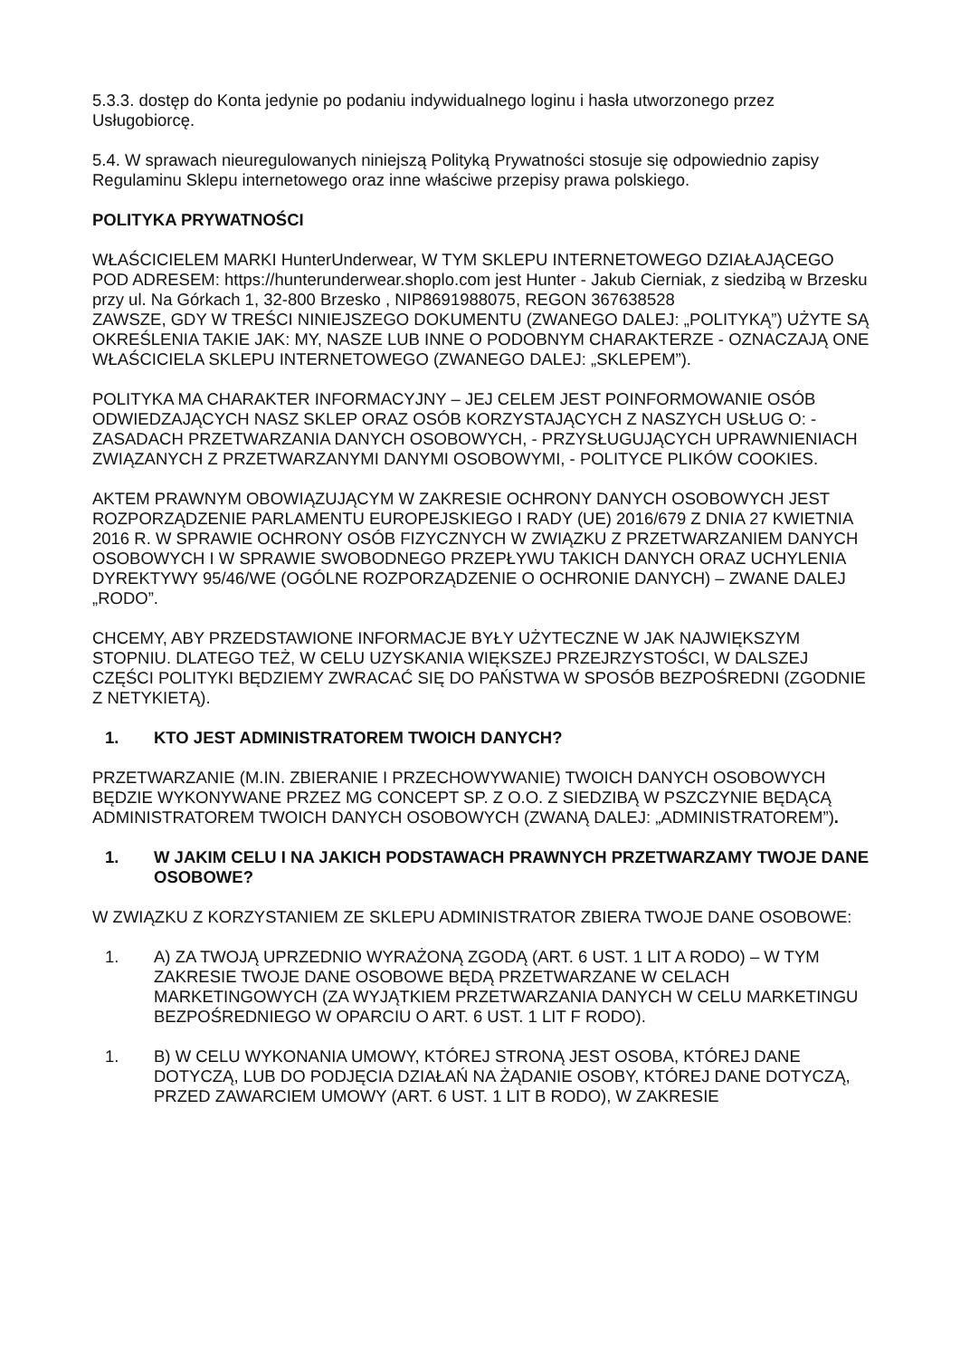5.3.3. dostęp do Konta jedynie po podaniu indywidualnego loginu i hasła utworzonego przez Usługobiorcę.
5.4. W sprawach nieuregulowanych niniejszą Polityką Prywatności stosuje się odpowiednio zapisy Regulaminu Sklepu internetowego oraz inne właściwe przepisy prawa polskiego.
POLITYKA PRYWATNOŚCI
WŁAŚCICIELEM MARKI HunterUnderwear, W TYM SKLEPU INTERNETOWEGO DZIAŁAJĄCEGO POD ADRESEM: https://hunterunderwear.shoplo.com jest Hunter - Jakub Cierniak, z siedzibą w Brzesku przy ul. Na Górkach 1, 32-800 Brzesko , NIP8691988075, REGON 367638528
ZAWSZE, GDY W TREŚCI NINIEJSZEGO DOKUMENTU (ZWANEGO DALEJ: „POLITYKĄ”) UŻYTE SĄ OKREŚLENIA TAKIE JAK: MY, NASZE LUB INNE O PODOBNYM CHARAKTERZE - OZNACZAJĄ ONE WŁAŚCICIELA SKLEPU INTERNETOWEGO (ZWANEGO DALEJ: „SKLEPEM”).
POLITYKA MA CHARAKTER INFORMACYJNY – JEJ CELEM JEST POINFORMOWANIE OSÓB ODWIEDZAJĄCYCH NASZ SKLEP ORAZ OSÓB KORZYSTAJĄCYCH Z NASZYCH USŁUG O: - ZASADACH PRZETWARZANIA DANYCH OSOBOWYCH, - PRZYSŁUGUJĄCYCH UPRAWNIENIACH ZWIĄZANYCH Z PRZETWARZANYMI DANYMI OSOBOWYMI, - POLITYCE PLIKÓW COOKIES.
AKTEM PRAWNYM OBOWIĄZUJĄCYM W ZAKRESIE OCHRONY DANYCH OSOBOWYCH JEST ROZPORZĄDZENIE PARLAMENTU EUROPEJSKIEGO I RADY (UE) 2016/679 Z DNIA 27 KWIETNIA 2016 R. W SPRAWIE OCHRONY OSÓB FIZYCZNYCH W ZWIĄZKU Z PRZETWARZANIEM DANYCH OSOBOWYCH I W SPRAWIE SWOBODNEGO PRZEPŁYWU TAKICH DANYCH ORAZ UCHYLENIA DYREKTYWY 95/46/WE (OGÓLNE ROZPORZĄDZENIE O OCHRONIE DANYCH) – ZWANE DALEJ „RODO”.
CHCEMY, ABY PRZEDSTAWIONE INFORMACJE BYŁY UŻYTECZNE W JAK NAJWIĘKSZYM STOPNIU. DLATEGO TEŻ, W CELU UZYSKANIA WIĘKSZEJ PRZEJRZYSTOŚCI, W DALSZEJ CZĘŚCI POLITYKI BĘDZIEMY ZWRACAĆ SIĘ DO PAŃSTWA W SPOSÓB BEZPOŚREDNI (ZGODNIE Z NETYKIETĄ).
1. KTO JEST ADMINISTRATOREM TWOICH DANYCH?
PRZETWARZANIE (M.IN. ZBIERANIE I PRZECHOWYWANIE) TWOICH DANYCH OSOBOWYCH BĘDZIE WYKONYWANE PRZEZ MG CONCEPT SP. Z O.O. Z SIEDZIBĄ W PSZCZYNIE BĘDĄCĄ ADMINISTRATOREM TWOICH DANYCH OSOBOWYCH (ZWANĄ DALEJ: „ADMINISTRATOREM”).
1. W JAKIM CELU I NA JAKICH PODSTAWACH PRAWNYCH PRZETWARZAMY TWOJE DANE OSOBOWE?
W ZWIĄZKU Z KORZYSTANIEM ZE SKLEPU ADMINISTRATOR ZBIERA TWOJE DANE OSOBOWE:
1. A) ZA TWOJĄ UPRZEDNIO WYRAŻONĄ ZGODĄ (ART. 6 UST. 1 LIT A RODO) – W TYM ZAKRESIE TWOJE DANE OSOBOWE BĘDĄ PRZETWARZANE W CELACH MARKETINGOWYCH (ZA WYJĄTKIEM PRZETWARZANIA DANYCH W CELU MARKETINGU BEZPOŚREDNIEGO W OPARCIU O ART. 6 UST. 1 LIT F RODO).
1. B) W CELU WYKONANIA UMOWY, KTÓREJ STRONĄ JEST OSOBA, KTÓREJ DANE DOTYCZĄ, LUB DO PODJĘCIA DZIAŁAŃ NA ŻĄDANIE OSOBY, KTÓREJ DANE DOTYCZĄ, PRZED ZAWARCIEM UMOWY (ART. 6 UST. 1 LIT B RODO), W ZAKRESIE